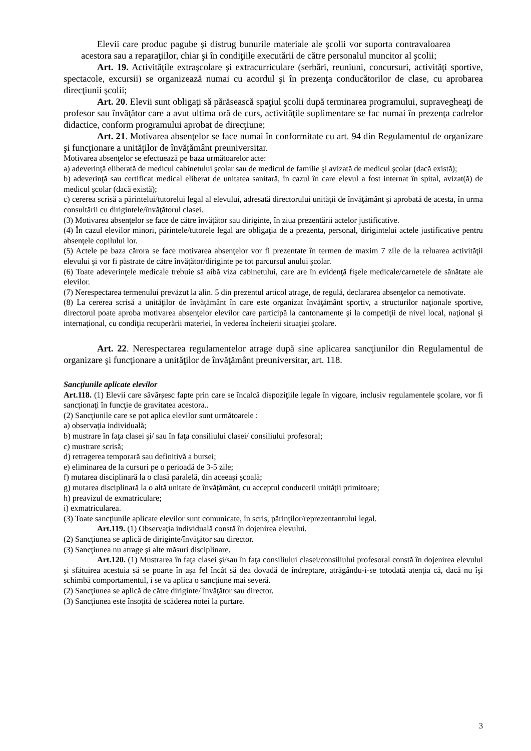Elevii care produc pagube şi distrug bunurile materiale ale şcolii vor suporta contravaloarea acestora sau a reparaţiilor, chiar şi în condiţiile executării de către personalul muncitor al şcolii;
Art. 19. Activităţile extraşcolare şi extracurriculare (serbări, reuniuni, concursuri, activităţi sportive, spectacole, excursii) se organizează numai cu acordul şi în prezenţa conducătorilor de clase, cu aprobarea direcţiunii şcolii;
Art. 20. Elevii sunt obligaţi să părăsească spaţiul şcolii după terminarea programului, supravegheaţi de profesor sau învăţător care a avut ultima oră de curs, activităţile suplimentare se fac numai în prezenţa cadrelor didactice, conform programului aprobat de direcţiune;
Art. 21. Motivarea absenţelor se face numai în conformitate cu art. 94 din Regulamentul de organizare şi funcţionare a unităţilor de învăţământ preuniversitar.
Motivarea absenţelor se efectuează pe baza următoarelor acte:
a) adeverinţă eliberată de medicul cabinetului şcolar sau de medicul de familie şi avizată de medicul şcolar (dacă există);
b) adeverinţă sau certificat medical eliberat de unitatea sanitară, în cazul în care elevul a fost internat în spital, avizat(ă) de medicul şcolar (dacă există);
c) cererea scrisă a părintelui/tutorelui legal al elevului, adresată directorului unităţii de învăţământ şi aprobată de acesta, în urma consultării cu dirigintele/învăţătorul clasei.
(3) Motivarea absenţelor se face de către învăţător sau diriginte, în ziua prezentării actelor justificative.
(4) În cazul elevilor minori, părintele/tutorele legal are obligaţia de a prezenta, personal, dirigintelui actele justificative pentru absenţele copilului lor.
(5) Actele pe baza cărora se face motivarea absenţelor vor fi prezentate în termen de maxim 7 zile de la reluarea activităţii elevului şi vor fi păstrate de către învăţător/diriginte pe tot parcursul anului şcolar.
(6) Toate adeverinţele medicale trebuie să aibă viza cabinetului, care are în evidenţă fişele medicale/carnetele de sănătate ale elevilor.
(7) Nerespectarea termenului prevăzut la alin. 5 din prezentul articol atrage, de regulă, declararea absenţelor ca nemotivate.
(8) La cererea scrisă a unităţilor de învăţământ în care este organizat învăţământ sportiv, a structurilor naţionale sportive, directorul poate aproba motivarea absenţelor elevilor care participă la cantonamente şi la competiţii de nivel local, naţional şi internaţional, cu condiţia recuperării materiei, în vederea încheierii situaţiei şcolare.
Art. 22. Nerespectarea regulamentelor atrage după sine aplicarea sancţiunilor din Regulamentul de organizare şi funcţionare a unităţilor de învăţământ preuniversitar, art. 118.
Sancţiunile aplicate elevilor
Art.118. (1) Elevii care săvârşesc fapte prin care se încalcă dispoziţiile legale în vigoare, inclusiv regulamentele şcolare, vor fi sancţionaţi în funcţie de gravitatea acestora..
(2) Sancţiunile care se pot aplica elevilor sunt următoarele :
a) observaţia individuală;
b) mustrare în faţa clasei şi/ sau în faţa consiliului clasei/ consiliului profesoral;
c) mustrare scrisă;
d) retragerea temporară sau definitivă a bursei;
e) eliminarea de la cursuri pe o perioadă de 3-5 zile;
f) mutarea disciplinară la o clasă paralelă, din aceeaşi şcoală;
g) mutarea disciplinară la o altă unitate de învăţământ, cu acceptul conducerii unităţii primitoare;
h) preavizul de exmatriculare;
i) exmatricularea.
(3) Toate sancţiunile aplicate elevilor sunt comunicate, în scris, părinţilor/reprezentantului legal.
Art.119. (1) Observaţia individuală constă în dojenirea elevului.
(2) Sancţiunea se aplică de diriginte/învăţător sau director.
(3) Sancţiunea nu atrage şi alte măsuri disciplinare.
Art.120. (1) Mustrarea în faţa clasei şi/sau în faţa consiliului clasei/consiliului profesoral constă în dojenirea elevului şi sfătuirea acestuia să se poarte în aşa fel încât să dea dovadă de îndreptare, atrăgându-i-se totodată atenţia că, dacă nu îşi schimbă comportamentul, i se va aplica o sancţiune mai severă.
(2) Sancţiunea se aplică de către diriginte/ învăţător sau director.
(3) Sancţiunea este însoţită de scăderea notei la purtare.
3